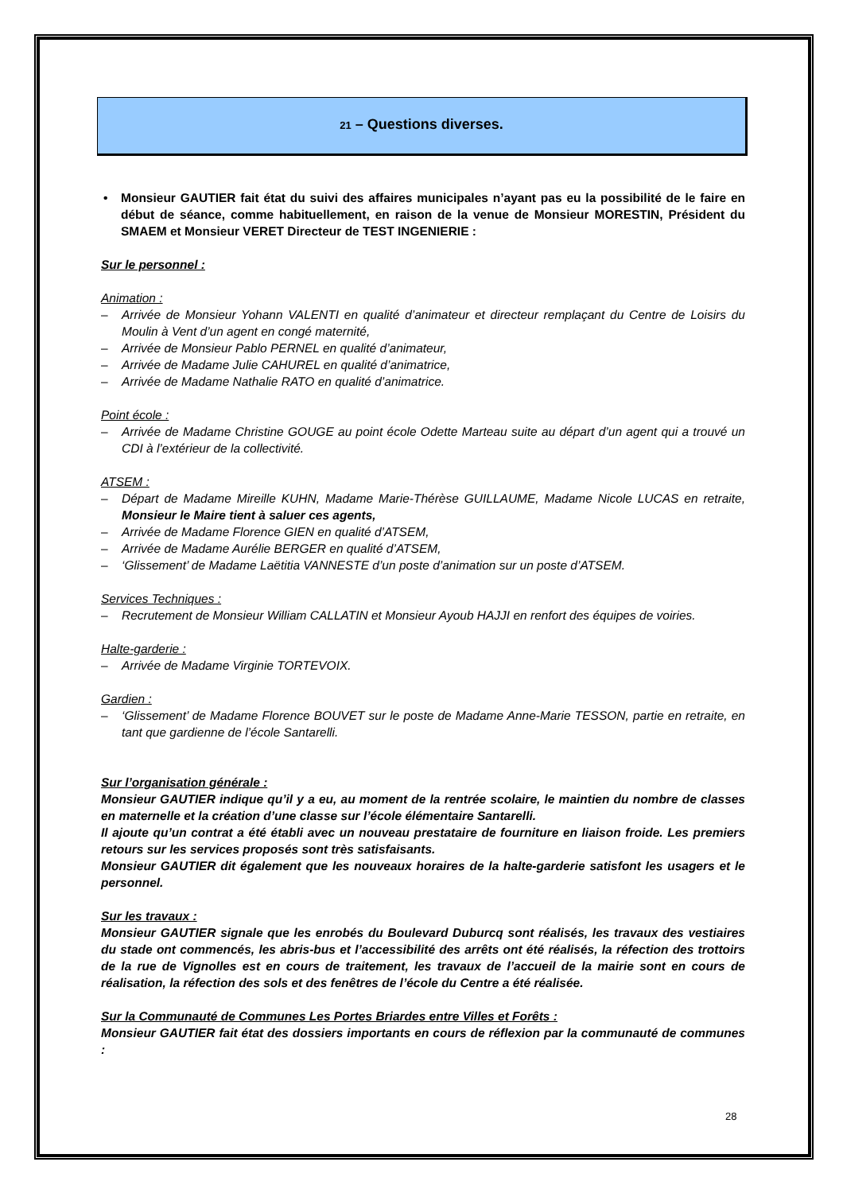21 – Questions diverses.
• Monsieur GAUTIER fait état du suivi des affaires municipales n’ayant pas eu la possibilité de le faire en début de séance, comme habituellement, en raison de la venue de Monsieur MORESTIN, Président du SMAEM et Monsieur VERET Directeur de TEST INGENIERIE :
Sur le personnel :
Animation :
– Arrivée de Monsieur Yohann VALENTI en qualité d’animateur et directeur remplaçant du Centre de Loisirs du Moulin à Vent d’un agent en congé maternité,
– Arrivée de Monsieur Pablo PERNEL en qualité d’animateur,
– Arrivée de Madame Julie CAHUREL en qualité d’animatrice,
– Arrivée de Madame Nathalie RATO en qualité d’animatrice.
Point école :
– Arrivée de Madame Christine GOUGE au point école Odette Marteau suite au départ d’un agent qui a trouvé un CDI à l’extérieur de la collectivité.
ATSEM :
– Départ de Madame Mireille KUHN, Madame Marie-Thérèse GUILLAUME, Madame Nicole LUCAS en retraite, Monsieur le Maire tient à saluer ces agents,
– Arrivée de Madame Florence GIEN en qualité d’ATSEM,
– Arrivée de Madame Aurélie BERGER en qualité d’ATSEM,
– ‘Glissement’ de Madame Laëtitia VANNESTE d’un poste d’animation sur un poste d’ATSEM.
Services Techniques :
– Recrutement de Monsieur William CALLATIN et Monsieur Ayoub HAJJI en renfort des équipes de voiries.
Halte-garderie :
– Arrivée de Madame Virginie TORTEVOIX.
Gardien :
– ‘Glissement’ de Madame Florence BOUVET sur le poste de Madame Anne-Marie TESSON, partie en retraite, en tant que gardienne de l’école Santarelli.
Sur l’organisation générale :
Monsieur GAUTIER indique qu’il y a eu, au moment de la rentrée scolaire, le maintien du nombre de classes en maternelle et la création d’une classe sur l’école élémentaire Santarelli.
Il ajoute qu’un contrat a été établi avec un nouveau prestataire de fourniture en liaison froide. Les premiers retours sur les services proposés sont très satisfaisants.
Monsieur GAUTIER dit également que les nouveaux horaires de la halte-garderie satisfont les usagers et le personnel.
Sur les travaux :
Monsieur GAUTIER signale que les enrobés du Boulevard Duburcq sont réalisés, les travaux des vestiaires du stade ont commencés, les abris-bus et l’accessibilité des arrêts ont été réalisés, la réfection des trottoirs de la rue de Vignolles est en cours de traitement, les travaux de l’accueil de la mairie sont en cours de réalisation, la réfection des sols et des fenêtres de l’école du Centre a été réalisée.
Sur la Communauté de Communes Les Portes Briardes entre Villes et Forêts :
Monsieur GAUTIER fait état des dossiers importants en cours de réflexion par la communauté de communes :
28